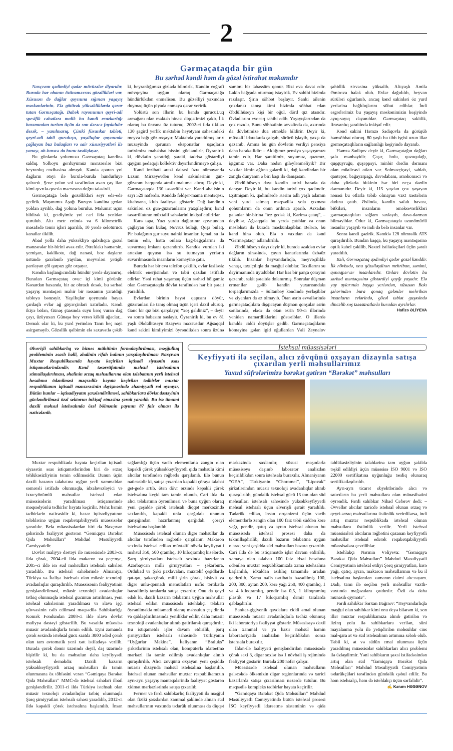2
Gərməçataqda bir gün
Bu sərhəd kəndi həm də gözəl istirahət məkanıdır
Naxçıvan qədimliyi qədər möcüzələr diyarıdır. Burada hər obanın özünəməxsus gözəllikləri var. Xüsusən də dağlar qoynuna sığınan yaşayış məskənlərinin. Elə götürək yüksəkliklərdə qərar tutan Gərməçatağı. Babək rayonunun qeyri-adi spesifik cəhətlərə malik bu kəndi ecazkarlığı baxımından turizm üçün də son dərəcə faydalıdır desək, – yanılmarıq. Çünki füsunkar təbiəti, qeyri-adi təbii quruluşu, yaşıllıqlar qoynunda çağlayan buz bulaqları və sair xüsusiyyətləri ilə yanaşı, ab-havası da bunu təsdiqləyər.
Bu günlərdə yolumuzu Gərməçataq kəndinə saldıq. Yolboyu gördüyümüz mənzərələr bizi heyranlıq cazibəsinə almışdı. Kəndə aparan yol dağların ətəyi ilə burula-burula hündürlüyə qalxırdı. Şose yolun sol tərəfindən axan çay ilan kimi qıvrıla-qıvrıla məcrasına doğru tələsirdi.
Gərməçatağa belə gözəllikləri seyr edə-edə gedirik. Maşınımız Aşağı Buzqov kəndinə gedən yoldan ayrılıb, dağ yoluna burulur. Məlumat üçün bildirək ki, getdiyimiz yol cari ildə yenidən qurulub. Altı metr enində və 6 kilometrlik məsafədə təmir işləri aparılıb, 10 yerdə selötürücü kanallar tikilib.
Abad yolla daha yüksəkliyə qalxdıqca gözəl mənzərələr bir-birini əvəz edir. Ətrafdakı həmərsin, yemişan, kəklikotu, dağ nanəsi, boz daşların üstündə şaxələnib yayılan, meyvələri yetişib partlayan çöl qarpızı göz oxşayır.
Kəndin başlanğıcındakı hündür yerdə dayanırıq. Buradan Gərməçataq ovuc içi kimi görünür. Kənardan baxanda, bir az obrazlı desək, bu sərhəd yaşayış məntəqəsi mahir bir rəssamın yaratdığı tabloya bənzəyir. Yaşıllıqlar qoynunda bəyaz çardaqlı evlər ağ göyərçinləri xatırladır. Kəndi ikiyə bölən, Günəş şüasında suyu bərq vuran dağ çayı, üzüyuxarı Günəşə boy verən köklü ağaclar... Demək olar ki, bu yurd yerindən Tanrı heç nəyi əsirgəməyib. Gözəllik qəlbimin elə saxavətlə çəkib ki, heyranlığımızı gizlədə bilmirik. Kəndin coğrafi mövqeyinə uyğun olaraq Gərməçatağa hündürlükdən enməlisən. Bu gözəlliyi yaxından duymaq üçün piyada enməyə qərar veririk.
Yolüstü son illərin bu kəndə qurucuLuq ərməğanı olan məktəb binası diqqətimizi çəkir. İlk olaraq bu ünvana üz tuturuq. 2002-ci ildə tikilən 130 şagird yerlik məktəbin həyətyanı sahəsindəki meyvə bağı göz oxşayır. Məktəbdə yaradılmış tarix muzeyində qorunan eksponatlar uşaqların tariximizə məhəbbət hissini gücləndirir. Öyrənirik ki, dövlətin yaratdığı şəraiti, tədrisə göstərdiyi qayğını pedaqoji kollektiv dəyərləndirməyə çalışır.
Kənd inzibati ərazi dairəsi üzrə nümayəndə Lazım Mirzəyevdən kənd sakinlərinin gün-güzəranı haqqında ətraflı məlumat alırıq. Deyir ki, Gərməçataqda 130 təsərrüfat var. Kənd əhalisinin sayı 529 nəfərdir. Kənddə feldşer-mama məntəqəsi, kitabxana, klub fəaliyyət göstərir. Dağ kəndinin sakinləri öz gün-güzəranlarını yaxşılaşdırır, kənd təsərrüfatının müxtəlif sahələrini inkişaf etdirirlər.
Kərə təpə, Yazı yurdu dağlarının qoynundan çağlayan Sarı bulaq, Novruz bulağı, Qoşa bulaq, Pir bulağının gur suyu nəinki insanları içməli su ilə təmin edir, hətta onlara bağ-bağçalarını da suvarmaq imkanı qazandırıb. Kənddə vurulan iki artezian quyusu isə su tutmayan yerlərin suvarılmasında insanların köməyinə çatır.
Burada hər bir evə telefon çəkilib, evlər fasiləsiz elektrik enerjisindən və təbii qazdan istifadə edirlər. Yəni rahat yaşamaq üçün sərhəd bölgəmiz olan Gərməçataqda dövlət tərəfindən hər bir şərait yaradılıb.
Evlərdən birinin həyət qapısını döyür, güzəranları ilə tanış olmaq üçün içəri daxil oluruq. Gənc bir qız bizi qarşılayır, “xoş gəldiniz”, – deyir və sonra babasını səsləyir. Öyrənirik ki, bu ev 81 yaşlı Əbdülhüseyn Rzayevə məxsusdur. Ağsaqqal kənd sakini kimliyimizi öyrəndikdən sonra üzünə səmimi bir təbəssüm qonur. Bizi evə dəvət edir. Lakin bağçada oturmaq istəyirik. Ev sahibi bizimlə razılaşır. Şirin söhbət başlayır. Sanki ailənin çoxdankı tanışı kimi bizimlə söhbət edən Əbdülhüseyn kişi bir oğul, dörd qız atasıdır. Övladlarını evocaq sahibi edib. Yaşayışlarından da çox razıdır. Bunu söhbətinin əvvəlində də, axırında da dövlətimizə dua etməklə bildirir. Deyir ki, müxtəlif idarələrdə çalışıb, sürücü işləyib, yaxşı da qazanıb. Amma bu gün dövlətin verdiyi pensiya daha bərəkətlidir: – Aldığımız pensiya yaşayışımızı təmin edir. Hər şəraitimiz, suyumuz, qazımız, işığımız var. Daha nədən gileylənməliyik? Bir vaxtlar kimin ağlına gələrdi ki, dağ kəndindən bir zənglə dünyanın o biri başı ilə danışasan.
Əbdülhüseyn dayı kəndin tarixi barədə də danışır. Deyir ki, bu kəndin tarixi çox qədimdir. Eşitmişəm ki, qədimlərdə Kərim adlı yaşlı adamın yeni yurd salmaq məqsədilə yola çıxması qohumlarını da onun ardınca aparıb. Arxadan gələnlər bir-birinə “tez gedək ki, Kərimə çataq”, – deyiblər. Ağsaqqala bu yerdə çatıblar və onun məsləhəti ilə burada məskunlaşıblar. Beləcə, bu kənd binə olub. Elə o vaxtdan da kənd “Gərməçataq” adlandırılıb.
Əbdülhüseyn dayı deyir ki, burada əzəldən evlər dağların sinəsində, çayın kənarlarında üzbəüz tikilib. İnsanlar heyvandarlıqla, meyvəçiliklə yanaşı, taxılçılıqla da məşğul olublar. Taxıllarını su dəyirmanında üyüdüblər. Hər kəs bir parça çörəyini qazanıb, sakit şəraitdə dolanırmış. Sonralar düşmən ermənilər gəlib kəndin yuxarısındakı torpaqlarımızda – Sultanbəy kəndində yerləşiblər və ziyanları da az olmayıb. Ötən əsrin əvvəllərində gərməçataqlılara dişqıcayan düşmən qonşular əsrin sonlarında, eləcə də ötən əsrin 90-cı illərində yenidən namərdliklərini göstəriblər. O illərdə kənddə ciddi döyüşlər gedib. Gərməçataqlıların köməyinə gələn igid oğullardan Vəli Zeynalov şəhidlik zirvəsinə yüksəlib. Altıyaşlı Amilə Əmirova həlak olub. Evlər dağıdılıb, heyvan sürüləri oğurlanıb, ancaq kənd sakinləri öz yurd yerlərinə bağlılıqlarını sübut ediblər. İndi əsgərlərimiz bu yaşayış məskənimizin keşiyində ayıq-sayıq dayanıblar. Gərməçataq sakitlik, firavanlıq şəraitində inkişaf edir.
Kənd sakini Həmzə Sadiqovla da görüşüb həmsöhbət oluruq. 80 yaşlı bu tibb işçisi uzun illər gərməçataqlıların sağlamlığı keşiyində dayanıb.
Həmzə Sadiqov deyir ki, Gərməçatağın dağları şəfa mənbəyidir. Çaşır, bolu, quzuqulağı, quşquyruğu, quşəppəyi, minbir dərdin dərmanı olan müalicəvi otları var. Solmazçiçəyi, səhlab, qantəpər, bağayarpağı, dəvədabanı, əməköməci və daha yüzlərlə bitkinin hər biri neçə dərdin dərmanıdır. Deyir ki, 115 yaşdan çox yaşayan nənəsi bu otlarla təbib olmayan vaxt xəstələrin dadına çatıb. Əslində, kəndin səfalı havası, bitkiləri, insanların əməksevərlikləri gərməçataqlıları sağlam saxlayıb, dava-dərman bilməyiblər. Odur ki, Gərməçataqda uzunömürlü insanlar yaşayıb və indi də belə insanlar var.
Sonra kəndi gəzirik. Kənddə 128 nömrəlik ATS quraşdırılıb. Bundan başqa, bu yaşayış məntəqəsinə optik kabel çəkilib, Naxtel istifadəçiləri üçün şərait yaradılıb.
Bəli, Gərməçataq qədimliyi qədər gözəl kənddir. İlk növbədə, onu gözəlləşdirən mehriban, səmimi, qonaqpərvər insanlarıdır. Onları dövlətin bu sərhəd məntəqəsinə göstərdiyi qayğı yaşadır. Elə yay aylarında başqa yerlərdən, xüsusən Bakı şəhərindən bura qonaq gələnlər mehriban insanların evlərində, gözəl təbiət guşəsində dincəlib xoş təəssüratlarla buradan ayrılırlar.
Hafizə ƏLİYEVA
Əlverişli sahibkarlıq və biznes mühitinin formalaşdırılması, məşğulluq probleminin əsaslı həlli, əhalinin rifah halının yaxşılaşdırılması Naxçıvan Muxtar Respublikasında həyata keçirilən iqtisadi siyasətin əsas istiqamətlərindəndir. Kənd təsərrüfatında məhsul istehsalının stimullaşdırılması, əhalinin ərzaq məhsullarına olan tələbatının yerli istehsal hesabına ödənilməsi məqsədilə həyata keçirilən tədbirlər muxtar respublikanın iqtisadi mənzərəsinin dəyişməsində əhəmiyyətli rol oynayır. Bütün bunlar – iqtisadiyyatın şaxələndirilməsi, sahibkarlara dövlət dəstəyinin gücləndirilməsi özəl sektorun inkişaf etməsinə şərait yaradıb. Bu isə ümumi daxili məhsul istehsalında özəl bölmənin payının 87 faiz olması ilə nəticələnib.
İstehsal müəssisələri
Keyfiyyəti ilə seçilən, alıcı zövqünü oxşayan dizaynla satışa çıxarılan yerli məhsullarımız
Yaxud süfrələrimizə bərəkət gətirən “Bərəkət” məhsulları
Muxtar respublikada həyata keçirilən iqtisadi siyasətin əsas istiqamətlərindən biri də ərzaq təhlükəsizliyinin təmin edilməsidir. Bunun üçün daxili bazarın tələbatına uyğun yerli xammaldan səmərəli istifadə olunmaqla, idxaləvəzləyici və ixracyönümlü məhsullar istehsal edən müəssisələrin yaradılması istiqamətində məqsədyönlü tədbirlər həyata keçirilir. Məhz həmin tədbirlərin nəticəsidir ki, bazar iqtisadiyyatının tələblərinə uyğun rəqabətqabiliyyətli müəssisələr yaradılır. Belə müəssisələrdən biri də Naxçıvan şəhərində fəaliyyət göstərən “Gəmiqaya Bərəkət Qida Məhsulları” Məhdud Məsuliyyətli Cəmiyyətidir.
Dövlət maliyyə dəstəyi ilə müəssisədə 2003-cü ildə çörək, 2004-cü ildə makaron və peçenye, 2005-ci ildə isə süd məhsulları istehsalı sahələri yaradılıb. Bu istehsal sahələrində Almaniya, Türkiyə və İtaliya istehsalı olan müasir texnoloji avadanlıqlar quraşdırılıb. Müəssisənin fəaliyyətinin genişləndirilməsi, müasir texnoloji avadanlıqlar tətbiq olunmaqla istehsal gücünün artırılması, yeni istehsal sahələrinin yaradılması və əlavə işçi qüvvəsinin cəlb edilməsi məqsədilə Sahibkarlığa Kömək Fondundan 2008-ci ildə əlavə dövlət maliyyə dəstəyi göstərilib. Bu vəsaitlə müəssisə müasir avadanlıqlarla təmin edilib. Eyni zamanda çörək sexində istehsal gücü saatda 3000 ədəd çörək olan tam avtomatik yeni xətt istifadəyə verilib. Burada çörək dəmir üzərində deyil, daş üzərində bişirilir ki, bu da məhsulun daha keyfiyyətli istehsalı deməkdir. Daxili bazarın yüksəkkeyfiyyətli ərzaq məhsulları ilə təmin olunmasına öz töhfəsini verən “Gəmiqaya Bərəkət Qida Məhsulları” MMC-də istehsal sahələri ilbəil genişləndirilir. 2011-ci ildə Türkiyə istehsalı olan müasir texnoloji avadanlıqlar tətbiq olunmaqla Şərq şirniyyatları istehsalı sahəsi yaradılıb, 2012-ci ildə kəpəkli çörək istehsalına başlanılıb. İnsan sağlamlığı üçün vacib elementlərlə zəngin olan kəpəkli çörək yüksəkkeyfiyyətli qida məhsulu kimi alıcılar tərəfindən rəğbətlə qarşılanıb. Elə bunun nəticəsidir ki, satışa çıxarılan kəpəkli çörəyə tələbat get-gedə artıb, ötən dövr ərzində kəpəkli çörək istehsalına keçid tam təmin olunub. Cari ildə də alıcı tələbatının öyrənilməsi və buna uyğun olaraq yeni çeşiddə çörək istehsalı diqqət mərkəzində saxlanılıb, kəpəkli unla qarğıdalı ununun qarışığından hazırlanmış qarğıdalı çörəyi istehsalına başlanılıb.
Müəssisədə istehsal olunan digər məhsullar da alıcılar tərəfindən rəğbətlə qarşılanır. Makaron sexində istehsal edilən müxtəlif növdə keyfiyyətli məhsul 350, 500 qramlıq, 10 kiloqramlıq kisələrdə, Şərq şirniyyatları istehsalı sexində hazırlanan Azərbaycan milli şirniyyatları – şəkərbura, Ordubad və Şəki paxlavaları, müxtəlif çeşidlərdə qat-qat, şəkərçörək, milli şirin çörək, biskvit və digər unlu-qənnadı məmulatları nəfis tərtibatla bəzədilmiş taralarda satışa çıxarılır. Onu da qeyd edək ki, daxili bazarın tələbatına uyğun məhsullar istehsal edilən müəssisədə istehlakçı tələbatı öyrənilməklə mütəmadi olaraq məhsulun çeşidində və qablaşdırılmasında yeniliklər edilir, daha müasir texnoloji avadanlıqlar alınıb gətirilərək quraşdırılır. Bu istiqamətdə işlər davam etdirilib, Şərq şirniyyatları istehsalı sahəsində Türkiyənin “Uyğurlar Makina”, İtaliyanın “Braluks” şirkətlərinin istehsalı olan, kompüterlə idarəetmə mərkəzi ilə təmin edilmiş avadanlıqlar alınıb quraşdırılıb. Alıcı zövqünü oxşayan yeni çeşiddə müasir dizaynda məhsul istehsalına başlanılıb. İstehsal olunan məhsullar muxtar respublikamızın ayrı-ayrı yaşayış məntəqələrində fəaliyyət göstərən xidmət mərkəzlərində satışa çıxarılıb.
Fermer və fərdi sahibkarlıq fəaliyyəti ilə məşğul olan fiziki şəxslərdən xammal şəklində alınan süd məhsullarının vaxtında tədarük olunması da diqqət mərkəzində saxlanılır, xüsusi maşınlarla müəssisəyə daşınıb laborator analizdən keçirildikdən sonra istehsala buraxılır. Almaniyanın “GEA”, Türkiyənin “Choromel”, “Lipovak” şirkətlərindən müasir texnoloji avadanlıqlar alınıb quraşdırılıb, gündəlik istehsal gücü 15 ton olan süd məhsulları istehsalı sahəsində yüksəkkeyfiyyətli məhsul istehsalı üçün əlverişli şərait yaradılıb. Tədarük edilən, insan orqanizmi üçün vacib elementlərlə zəngin olan 100 faiz təbii süddən kərə yağı, pendir, qatıq və ayran istehsal olunan bu müəssisədə istehsal prosesi daha da təkmilləşdirilib, daxili bazarın tələbatına uyğun olaraq yeni çeşiddə süd məhsulları bazara çıxarılıb. Cari ildə də bu istiqamətdə işlər davam etdirilib, xamaya olan tələbatı 100 faiz idxal hesabına ödənilən muxtar respublikamızda xama istehsalına başlanılıb, idxaldan asılılıq tamamilə aradan qaldırılıb. Xama nəfis tərtibatla bəzədilmiş 100, 200, 300, ayran 200, kərə yağı 250, 400 qramlıq, 1 və 4 kiloqramlıq, pendir isə 0,5, 1 kiloqramlıq plastik və 17 kiloqramlıq dəmir taralarda qablaşdırılır.
Sanitar-gigiyenik qaydalara ciddi əməl olunan müəssisədə müasir avadanlıqlarla təchiz olunmuş iki laboratoriya fəaliyyət göstərir. Müəssisəyə daxil olan xammal və ya hazır məhsul həmin laboratoriyada analizdən keçirildikdən sonra istehsala buraxılır.
İldən-ilə fəaliyyəti genişləndirilən müəssisədə çörək sexi 3, digər sexlər isə 1 növbəli iş rejimində fəaliyyət göstərir. Burada 200 nəfər çalışır.
Müəssisədə istehsal olunan məhsulların gələcəkdə ölkəmizin digər regionlarında və xarici bazarlarda satışa çıxarılması nəzərdə tutulur. Bu məqsədlə kompleks tədbirlər həyata keçirilir.
“Gəmiqaya Bərəkət Qida Məhsulları” Məhdud Məsuliyyətli Cəmiyyətində bütün istehsal prosesi İSO keyfiyyətli idarəetmə sisteminin və qida təhlükəsizliyinin tələblərinə tam uyğun şəkildə təşkil edildiyi üçün müəssisə İSO 9001 və İSO 22000 sertifikatına uyğunluğu təsdiq olunaraq sertifikatlaşdırılıb.
Ayrı-ayrı ticarət obyektlərində alıcı və satıcıların bu yerli məhsullara olan münasibətini öyrəndik. Fərdi sahibkar Nihad Cəfərov dedi: – Əvvəllər alıcılar xaricdə istehsal olunan ərzaq və qeyri-ərzaq məhsullarına üstünlük verirdilərsə, indi artıq muxtar respublikada istehsal olunan məhsullara üstünlük verilir. Yerli istehsal müəssisələri alıcıların rəğbətini qazanan keyfiyyətli məhsullar istehsal edərək rəqabətqabiliyyətli müəssisələrə çevriliblər.
İstehlakçı Nərmin Vəliyeva: “Gəmiqaya Bərəkət Qida Məhsulları” Məhdud Məsuliyyətli Cəmiyyətinin istehsal etdiyi Şərq şirniyyatları, kərə yağı, qatıq, ayran, makaron məhsullarının və bu il istehsalına başlanılan xamanın daimi alıcısıyam. Dadı, tamı ilə seçilən yerli məhsullar vaxtlı-vaxtında mağazalara çatdırılır. Özü də daha münasib qiymətə”.
Fərdi sahibkar Sərxan Bağırov: “Heyvandarlıqla məşğul olan sahibkar kimi onu deyə bilərəm ki, son illər muxtar respublikamıza alınıb gətirilən və lizinq yolu ilə sahibkarlara verilən, süni mayalanma yolu ilə yetişdirilən məhsuldar cins mal-qara ət və süd istehsalının artımına səbəb olub. Təbii ki, ət və südün emal olunması üçün yaradılmış müəssisələr sahibkarları alıcı problemi ilə üzləşdirmir. Yəni sahibkarın şəxsi istifadəsindən artıq olan süd “Gəmiqaya Bərəkət Qida Məhsulları” Məhdud Məsuliyyətli Cəmiyyətinin tədarükçüləri tərəfindən gündəlik qəbul edilir. Bu həm istehsalçı, həm də istehlakçı üçün sərfəlidir”.
✍ Kərəm HƏSƏNOV